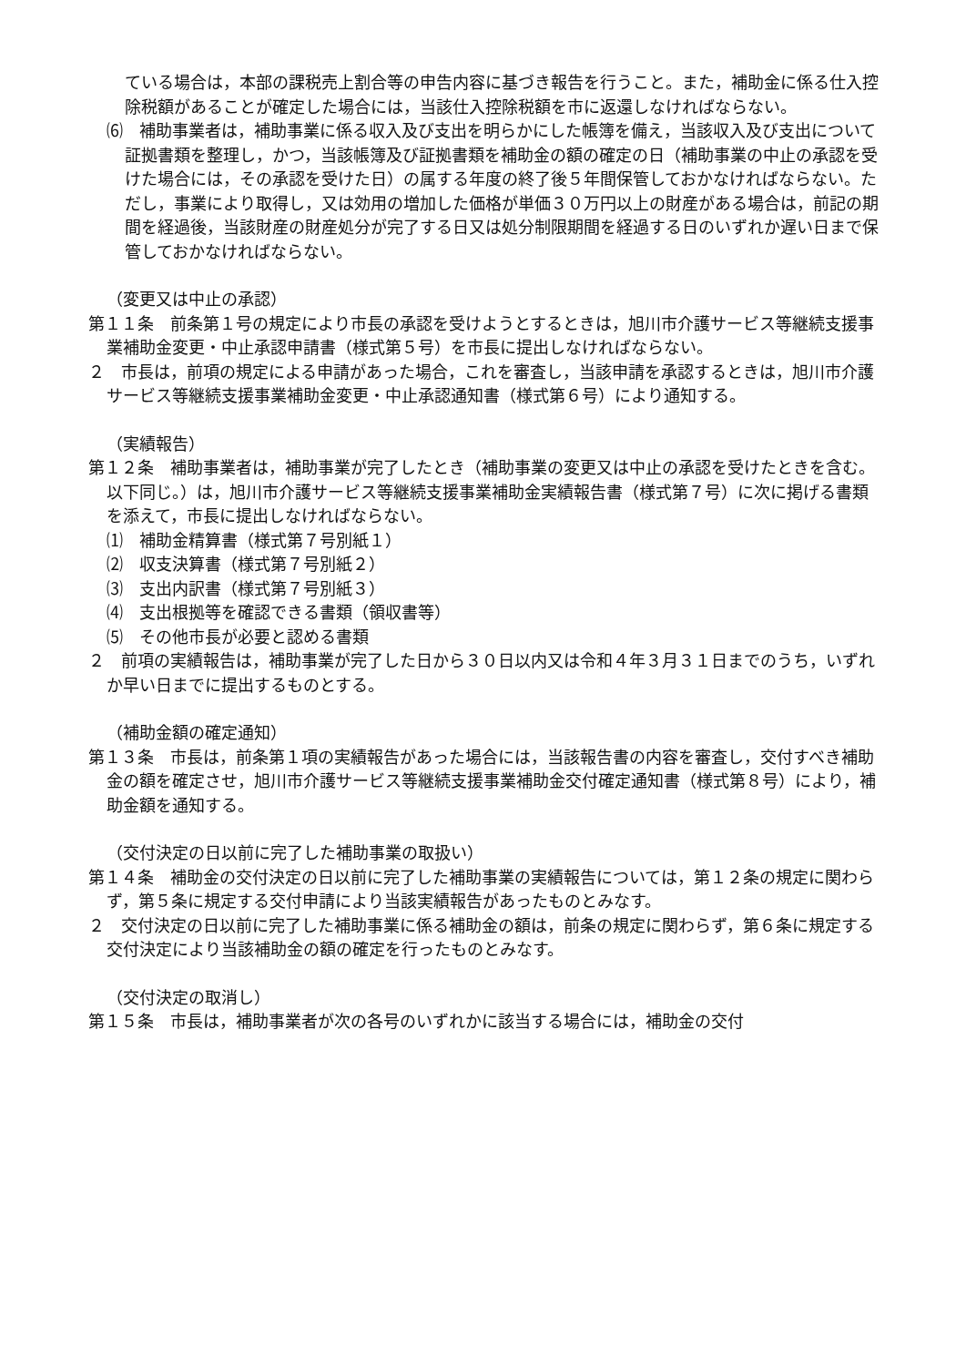ている場合は，本部の課税売上割合等の申告内容に基づき報告を行うこと。また，補助金に係る仕入控除税額があることが確定した場合には，当該仕入控除税額を市に返還しなければならない。
⑹　補助事業者は，補助事業に係る収入及び支出を明らかにした帳簿を備え，当該収入及び支出について証拠書類を整理し，かつ，当該帳簿及び証拠書類を補助金の額の確定の日（補助事業の中止の承認を受けた場合には，その承認を受けた日）の属する年度の終了後５年間保管しておかなければならない。ただし，事業により取得し，又は効用の増加した価格が単価３０万円以上の財産がある場合は，前記の期間を経過後，当該財産の財産処分が完了する日又は処分制限期間を経過する日のいずれか遅い日まで保管しておかなければならない。
（変更又は中止の承認）
第１１条　前条第１号の規定により市長の承認を受けようとするときは，旭川市介護サービス等継続支援事業補助金変更・中止承認申請書（様式第５号）を市長に提出しなければならない。
２　市長は，前項の規定による申請があった場合，これを審査し，当該申請を承認するときは，旭川市介護サービス等継続支援事業補助金変更・中止承認通知書（様式第６号）により通知する。
（実績報告）
第１２条　補助事業者は，補助事業が完了したとき（補助事業の変更又は中止の承認を受けたときを含む。以下同じ。）は，旭川市介護サービス等継続支援事業補助金実績報告書（様式第７号）に次に掲げる書類を添えて，市長に提出しなければならない。
⑴　補助金精算書（様式第７号別紙１）
⑵　収支決算書（様式第７号別紙２）
⑶　支出内訳書（様式第７号別紙３）
⑷　支出根拠等を確認できる書類（領収書等）
⑸　その他市長が必要と認める書類
２　前項の実績報告は，補助事業が完了した日から３０日以内又は令和４年３月３１日までのうち，いずれか早い日までに提出するものとする。
（補助金額の確定通知）
第１３条　市長は，前条第１項の実績報告があった場合には，当該報告書の内容を審査し，交付すべき補助金の額を確定させ，旭川市介護サービス等継続支援事業補助金交付確定通知書（様式第８号）により，補助金額を通知する。
（交付決定の日以前に完了した補助事業の取扱い）
第１４条　補助金の交付決定の日以前に完了した補助事業の実績報告については，第１２条の規定に関わらず，第５条に規定する交付申請により当該実績報告があったものとみなす。
２　交付決定の日以前に完了した補助事業に係る補助金の額は，前条の規定に関わらず，第６条に規定する交付決定により当該補助金の額の確定を行ったものとみなす。
（交付決定の取消し）
第１５条　市長は，補助事業者が次の各号のいずれかに該当する場合には，補助金の交付